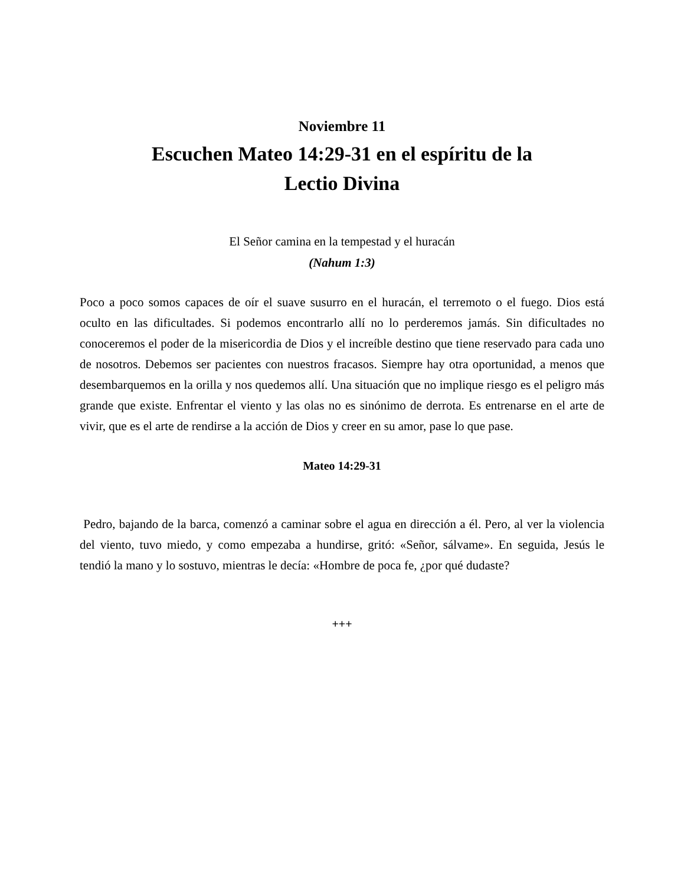Noviembre 11
Escuchen Mateo 14:29-31 en el espíritu de la
Lectio Divina
El Señor camina en la tempestad y el huracán
(Nahum 1:3)
Poco a poco somos capaces de oír el suave susurro en el huracán, el terremoto o el fuego. Dios está oculto en las dificultades. Si podemos encontrarlo allí no lo perderemos jamás. Sin dificultades no conoceremos el poder de la misericordia de Dios y el increíble destino que tiene reservado para cada uno de nosotros. Debemos ser pacientes con nuestros fracasos. Siempre hay otra oportunidad, a menos que desembarquemos en la orilla y nos quedemos allí. Una situación que no implique riesgo es el peligro más grande que existe. Enfrentar el viento y las olas no es sinónimo de derrota. Es entrenarse en el arte de vivir, que es el arte de rendirse a la acción de Dios y creer en su amor, pase lo que pase.
Mateo 14:29-31
Pedro, bajando de la barca, comenzó a caminar sobre el agua en dirección a él. Pero, al ver la violencia del viento, tuvo miedo, y como empezaba a hundirse, gritó: «Señor, sálvame». En seguida, Jesús le tendió la mano y lo sostuvo, mientras le decía: «Hombre de poca fe, ¿por qué dudaste?
+++